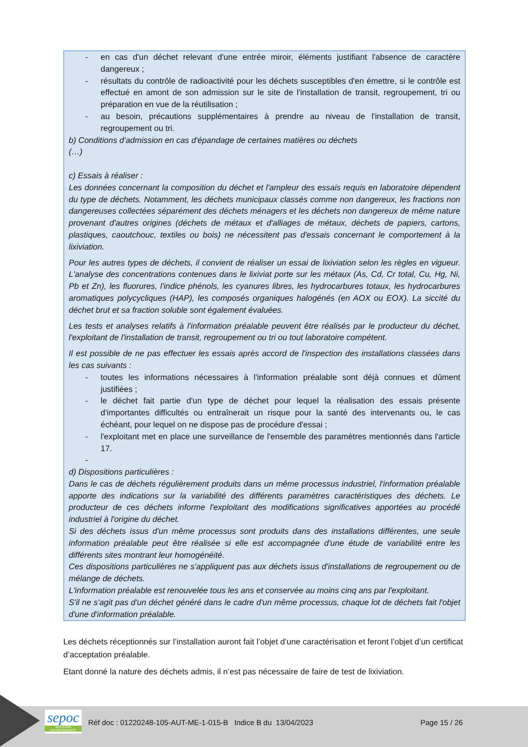- en cas d'un déchet relevant d'une entrée miroir, éléments justifiant l'absence de caractère dangereux ;
- résultats du contrôle de radioactivité pour les déchets susceptibles d'en émettre, si le contrôle est effectué en amont de son admission sur le site de l'installation de transit, regroupement, tri ou préparation en vue de la réutilisation ;
- au besoin, précautions supplémentaires à prendre au niveau de l'installation de transit, regroupement ou tri.
b) Conditions d'admission en cas d'épandage de certaines matières ou déchets
(…)
c) Essais à réaliser :
Les données concernant la composition du déchet et l'ampleur des essais requis en laboratoire dépendent du type de déchets. Notamment, les déchets municipaux classés comme non dangereux, les fractions non dangereuses collectées séparément des déchets ménagers et les déchets non dangereux de même nature provenant d'autres origines (déchets de métaux et d'alliages de métaux, déchets de papiers, cartons, plastiques, caoutchouc, textiles ou bois) ne nécessitent pas d'essais concernant le comportement à la lixiviation.
Pour les autres types de déchets, il convient de réaliser un essai de lixiviation selon les règles en vigueur. L'analyse des concentrations contenues dans le lixiviat porte sur les métaux (As, Cd, Cr total, Cu, Hg, Ni, Pb et Zn), les fluorures, l'indice phénols, les cyanures libres, les hydrocarbures totaux, les hydrocarbures aromatiques polycycliques (HAP), les composés organiques halogénés (en AOX ou EOX). La siccité du déchet brut et sa fraction soluble sont également évaluées.
Les tests et analyses relatifs à l'information préalable peuvent être réalisés par le producteur du déchet, l'exploitant de l'installation de transit, regroupement ou tri ou tout laboratoire compétent.
Il est possible de ne pas effectuer les essais après accord de l'inspection des installations classées dans les cas suivants :
- toutes les informations nécessaires à l'information préalable sont déjà connues et dûment justifiées ;
- le déchet fait partie d'un type de déchet pour lequel la réalisation des essais présente d'importantes difficultés ou entraînerait un risque pour la santé des intervenants ou, le cas échéant, pour lequel on ne dispose pas de procédure d'essai ;
- l'exploitant met en place une surveillance de l'ensemble des paramètres mentionnés dans l'article 17.
-
d) Dispositions particulières :
Dans le cas de déchets régulièrement produits dans un même processus industriel, l'information préalable apporte des indications sur la variabilité des différents paramètres caractéristiques des déchets. Le producteur de ces déchets informe l'exploitant des modifications significatives apportées au procédé industriel à l'origine du déchet.
Si des déchets issus d'un même processus sont produits dans des installations différentes, une seule information préalable peut être réalisée si elle est accompagnée d'une étude de variabilité entre les différents sites montrant leur homogénéité.
Ces dispositions particulières ne s'appliquent pas aux déchets issus d'installations de regroupement ou de mélange de déchets.
L'information préalable est renouvelée tous les ans et conservée au moins cinq ans par l'exploitant.
S'il ne s'agit pas d'un déchet généré dans le cadre d'un même processus, chaque lot de déchets fait l'objet d'une d'information préalable.
Les déchets réceptionnés sur l’installation auront fait l’objet d’une caractérisation et feront l’objet d’un certificat d’acceptation préalable.
Etant donné la nature des déchets admis, il n’est pas nécessaire de faire de test de lixiviation.
sepoc
INDUSTRIE ENVIRONNEMENT
Réf doc : 01220248-105-AUT-ME-1-015-B Indice B du 13/04/2023
Page 15 / 26